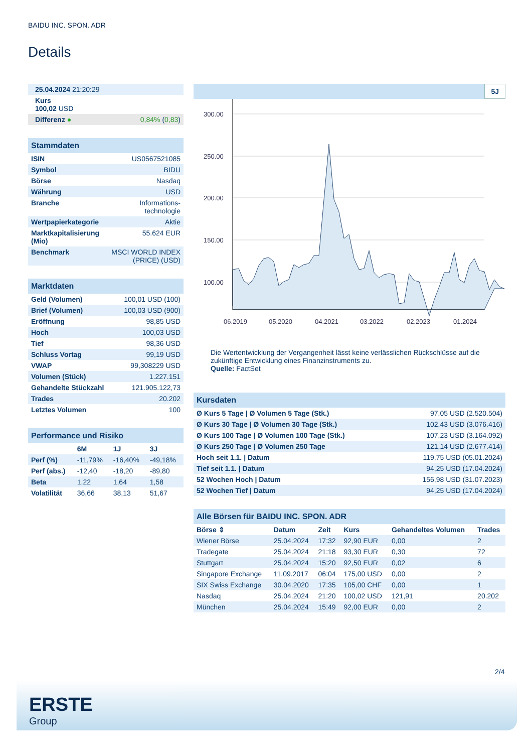BAIDU INC. SPON. ADR
Details
| 25.04.2024 21:20:29 | |
| Kurs 100,02 USD | |
| Differenz ● | 0,84% ( 0,83 ) |
| Stammdaten | |
| ISIN | US0567521085 |
| Symbol | BIDU |
| Börse | Nasdaq |
| Währung | USD |
| Branche | Informations- technologie |
| Wertpapierkategorie | Aktie |
| Marktkapitalisierung (Mio) | 55.624 EUR |
| Benchmark | MSCI WORLD INDEX (PRICE) (USD) |
| Marktdaten | |
| Geld (Volumen) | 100,01 USD (100) |
| Brief (Volumen) | 100,03 USD (900) |
| Eröffnung | 98,85 USD |
| Hoch | 100,03 USD |
| Tief | 98,36 USD |
| Schluss Vortag | 99,19 USD |
| VWAP | 99,308229 USD |
| Volumen (Stück) | 1.227.151 |
| Gehandelte Stückzahl | 121.905.122,73 |
| Trades | 20.202 |
| Letztes Volumen | 100 |
| Performance und Risiko | | | |
| | 6M | 1J | 3J |
| Perf (%) | -11,79% | -16,40% | -49,18% |
| Perf (abs.) | -12,40 | -18,20 | -89,80 |
| Beta | 1,22 | 1,64 | 1,58 |
| Volatilität | 36,66 | 38,13 | 51,67 |
5J
300.00
250.00
200.00
150.00
100.00
06.2019
05.2020
04.2021
03.2022
02.2023
01.2024
Die Wertentwicklung der Vergangenheit lässt keine verlässlichen Rückschlüsse auf die zukünftige Entwicklung eines Finanzinstruments zu.
Quelle: FactSet
| Kursdaten | |
| Ø Kurs 5 Tage / Ø Volumen 5 Tage (Stk.) | 97,05 USD (2.520.504) |
| Ø Kurs 30 Tage / Ø Volumen 30 Tage (Stk.) | 102,43 USD (3.076.416) |
| Ø Kurs 100 Tage / Ø Volumen 100 Tage (Stk.) | 107,23 USD (3.164.092) |
| Ø Kurs 250 Tage / Ø Volumen 250 Tage | 121,14 USD (2.677.414) |
| Hoch seit 1.1. / Datum | 119,75 USD (05.01.2024) |
| Tief seit 1.1. / Datum | 94,25 USD (17.04.2024) |
| 52 Wochen Hoch / Datum | 156,98 USD (31.07.2023) |
| 52 Wochen Tief / Datum | 94,25 USD (17.04.2024) |
| Alle Börsen für BAIDU INC. SPON. ADR | | | | | |
| Börse ⇕ | Datum | Zeit | Kurs | Gehandeltes Volumen | Trades |
| Wiener Börse | 25.04.2024 | 17:32 | 92,90 EUR | 0,00 | 2 |
| Tradegate | 25.04.2024 | 21:18 | 93,30 EUR | 0,30 | 72 |
| Stuttgart | 25.04.2024 | 15:20 | 92,50 EUR | 0,02 | 6 |
| Singapore Exchange | 11.09.2017 | 06:04 | 175,00 USD | 0,00 | 2 |
| SIX Swiss Exchange | 30.04.2020 | 17:35 | 105,00 CHF | 0,00 | 1 |
| Nasdaq | 25.04.2024 | 21:20 | 100,02 USD | 121,91 | 20.202 |
| München | 25.04.2024 | 15:49 | 92,00 EUR | 0,00 | 2 |
2/4
ERSTE
Group